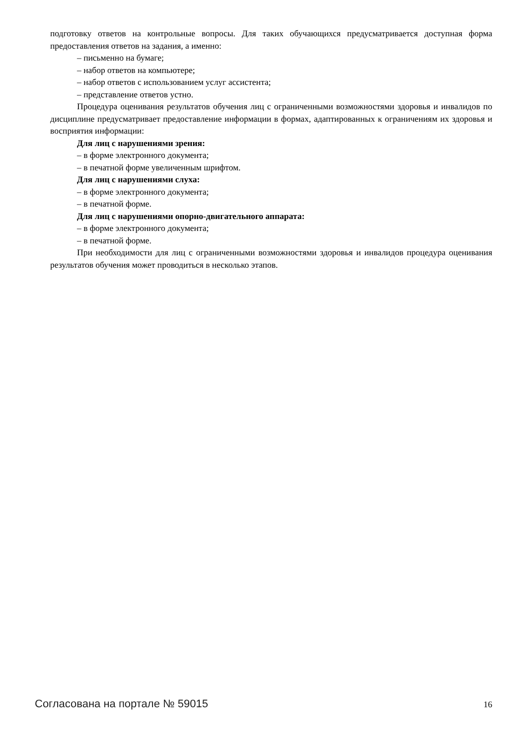подготовку ответов на контрольные вопросы. Для таких обучающихся предусматривается доступная форма предоставления ответов на задания, а именно:
– письменно на бумаге;
– набор ответов на компьютере;
– набор ответов с использованием услуг ассистента;
– представление ответов устно.
Процедура оценивания результатов обучения лиц с ограниченными возможностями здоровья и инвалидов по дисциплине предусматривает предоставление информации в формах, адаптированных к ограничениям их здоровья и восприятия информации:
Для лиц с нарушениями зрения:
– в форме электронного документа;
– в печатной форме увеличенным шрифтом.
Для лиц с нарушениями слуха:
– в форме электронного документа;
– в печатной форме.
Для лиц с нарушениями опорно-двигательного аппарата:
– в форме электронного документа;
– в печатной форме.
При необходимости для лиц с ограниченными возможностями здоровья и инвалидов процедура оценивания результатов обучения может проводиться в несколько этапов.
Согласована на портале № 59015 16